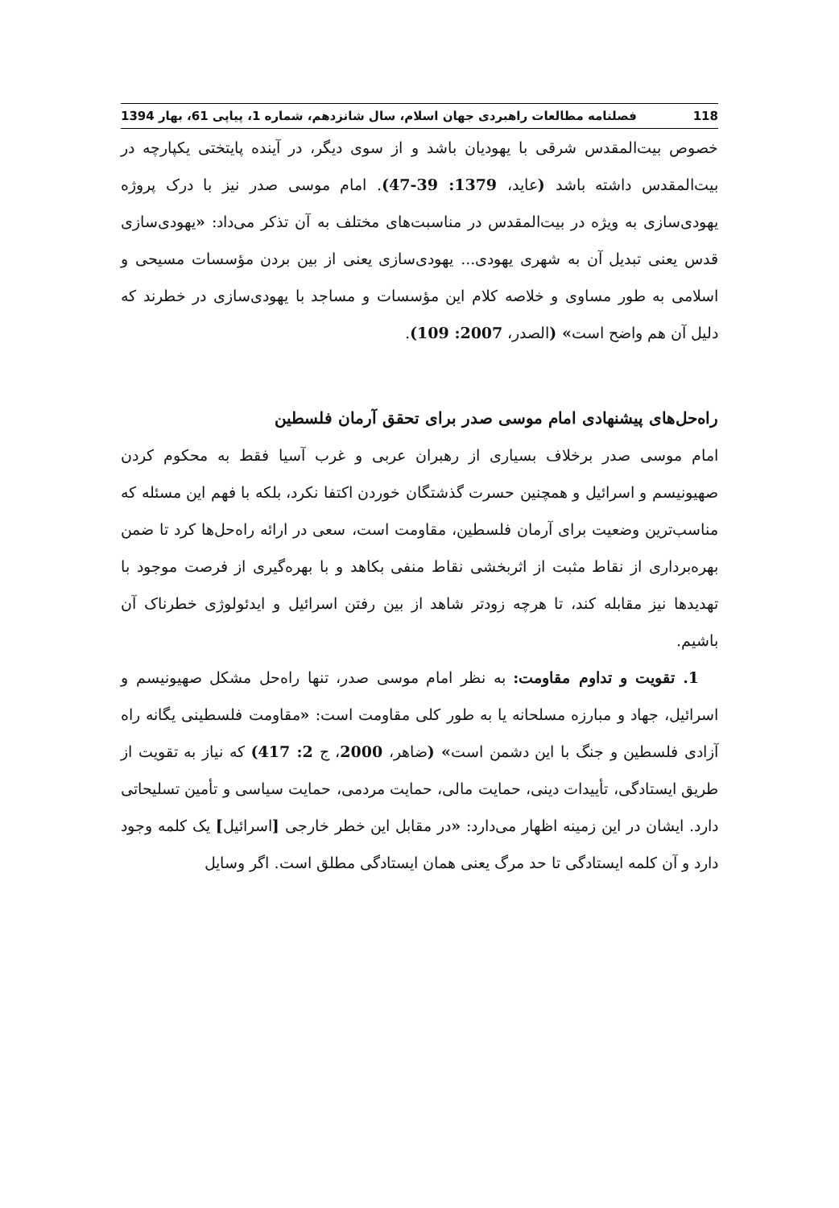118 فصلنامه مطالعات راهبردی جهان اسلام، سال شانزدهم، شماره 1، پیاپی 61، بهار 1394
خصوص بیت‌المقدس شرقی با یهودیان باشد و از سوی دیگر، در آینده پایتختی یکپارچه در بیت‌المقدس داشته باشد (عاید، 1379: 39-47). امام موسی صدر نیز با درک پروژه یهودی‌سازی به ویژه در بیت‌المقدس در مناسبت‌های مختلف به آن تذکر می‌داد: «یهودی‌سازی قدس یعنی تبدیل آن به شهری یهودی... یهودی‌سازی یعنی از بین بردن مؤسسات مسیحی و اسلامی به طور مساوی و خلاصه کلام این مؤسسات و مساجد با یهودی‌سازی در خطرند که دلیل آن هم واضح است» (الصدر، 2007: 109).
راه‌حل‌های پیشنهادی امام موسی صدر برای تحقق آرمان فلسطین
امام موسی صدر برخلاف بسیاری از رهبران عربی و غرب آسیا فقط به محکوم کردن صهیونیسم و اسرائیل و همچنین حسرت گذشتگان خوردن اکتفا نکرد، بلکه با فهم این مسئله که مناسب‌ترین وضعیت برای آرمان فلسطین، مقاومت است، سعی در ارائه راه‌حل‌ها کرد تا ضمن بهره‌برداری از نقاط مثبت از اثربخشی نقاط منفی بکاهد و با بهره‌گیری از فرصت موجود با تهدیدها نیز مقابله کند، تا هرچه زودتر شاهد از بین رفتن اسرائیل و ایدئولوژی خطرناک آن باشیم.
1. تقویت و تداوم مقاومت: به نظر امام موسی صدر، تنها راه‌حل مشکل صهیونیسم و اسرائیل، جهاد و مبارزه مسلحانه یا به طور کلی مقاومت است: «مقاومت فلسطینی یگانه راه آزادی فلسطین و جنگ با این دشمن است» (ضاهر، 2000، ج 2: 417) که نیاز به تقویت از طریق ایستادگی، تأییدات دینی، حمایت مالی، حمایت مردمی، حمایت سیاسی و تأمین تسلیحاتی دارد. ایشان در این زمینه اظهار می‌دارد: «در مقابل این خطر خارجی [اسرائیل] یک کلمه وجود دارد و آن کلمه ایستادگی تا حد مرگ یعنی همان ایستادگی مطلق است. اگر وسایل